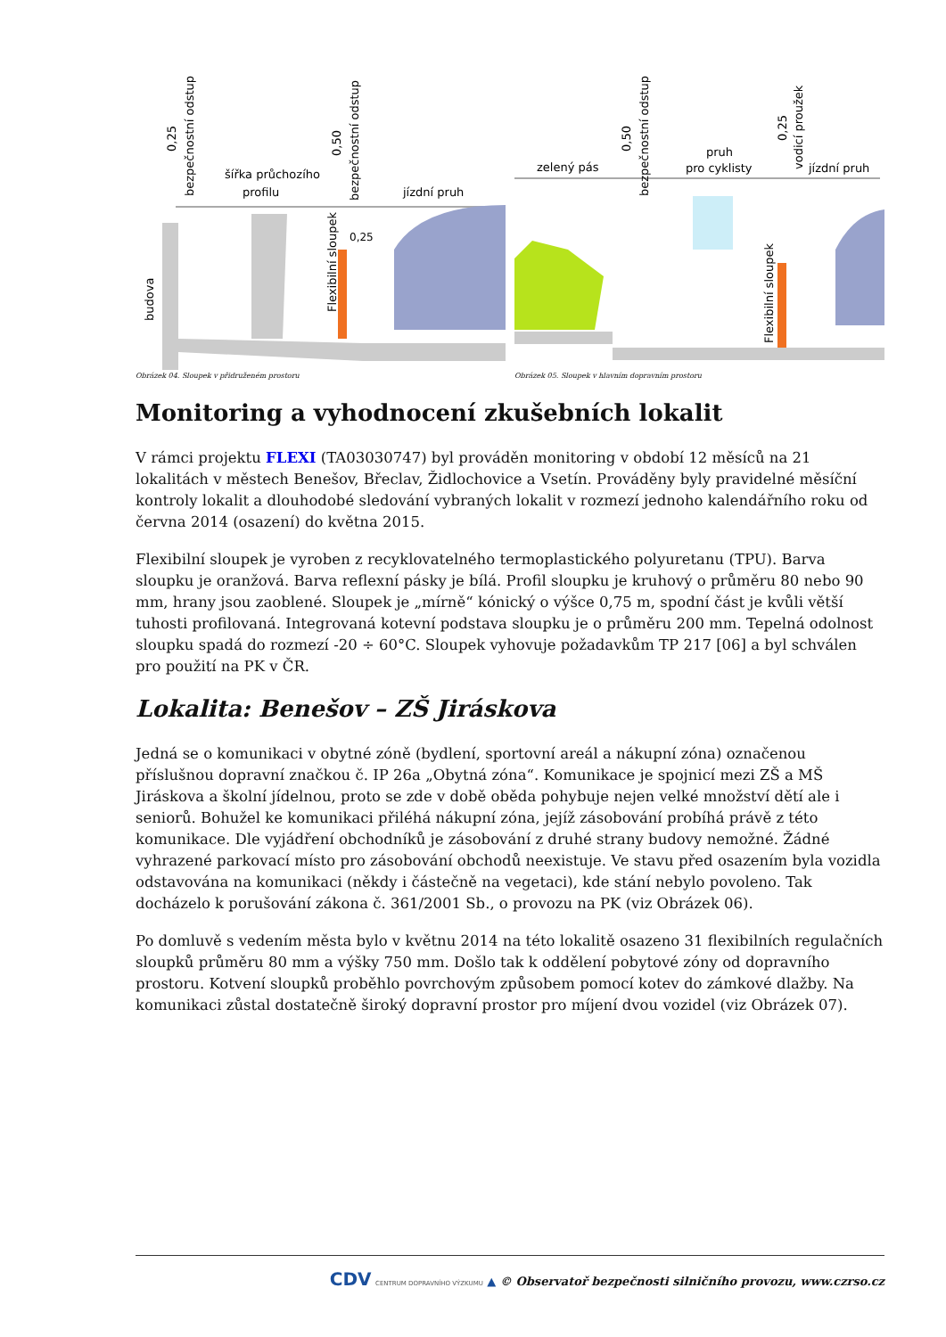budova
šířka průchozího
profilu
jízdní pruh
Flexibilní sloupek
0,25
0,25
bezpečnostní odstup
0,50
bezpečnostní odstup
Obrázek 04. Sloupek v přidruženém prostoru
zelený pás
pruh
pro cyklisty
jízdní pruh
Flexibilní sloupek
0,50
bezpečnostní odstup
0,25
vodicí proužek
Obrázek 05. Sloupek v hlavním dopravním prostoru
Monitoring a vyhodnocení zkušebních lokalit
V rámci projektu FLEXI (TA03030747) byl prováděn monitoring v období 12 měsíců na 21 lokalitách v městech Benešov, Břeclav, Židlochovice a Vsetín. Prováděny byly pravidelné měsíční kontroly lokalit a dlouhodobé sledování vybraných lokalit v rozmezí jednoho kalendářního roku od června 2014 (osazení) do května 2015.
Flexibilní sloupek je vyroben z recyklovatelného termoplastického polyuretanu (TPU). Barva sloupku je oranžová. Barva reflexní pásky je bílá. Profil sloupku je kruhový o průměru 80 nebo 90 mm, hrany jsou zaoblené. Sloupek je „mírně“ kónický o výšce 0,75 m, spodní část je kvůli větší tuhosti profilovaná. Integrovaná kotevní podstava sloupku je o průměru 200 mm. Tepelná odolnost sloupku spadá do rozmezí -20 ÷ 60°C. Sloupek vyhovuje požadavkům TP 217 [06] a byl schválen pro použití na PK v ČR.
Lokalita: Benešov – ZŠ Jiráskova
Jedná se o komunikaci v obytné zóně (bydlení, sportovní areál a nákupní zóna) označenou příslušnou dopravní značkou č. IP 26a „Obytná zóna“. Komunikace je spojnicí mezi ZŠ a MŠ Jiráskova a školní jídelnou, proto se zde v době oběda pohybuje nejen velké množství dětí ale i seniorů. Bohužel ke komunikaci přiléhá nákupní zóna, jejíž zásobování probíhá právě z této komunikace. Dle vyjádření obchodníků je zásobování z druhé strany budovy nemožné. Žádné vyhrazené parkovací místo pro zásobování obchodů neexistuje. Ve stavu před osazením byla vozidla odstavována na komunikaci (někdy i částečně na vegetaci), kde stání nebylo povoleno. Tak docházelo k porušování zákona č. 361/2001 Sb., o provozu na PK (viz Obrázek 06).
Po domluvě s vedením města bylo v květnu 2014 na této lokalitě osazeno 31 flexibilních regulačních sloupků průměru 80 mm a výšky 750 mm. Došlo tak k oddělení pobytové zóny od dopravního prostoru. Kotvení sloupků proběhlo povrchovým způsobem pomocí kotev do zámkové dlažby. Na komunikaci zůstal dostatečně široký dopravní prostor pro míjení dvou vozidel (viz Obrázek 07).
CDV CENTRUM DOPRAVNÍHO VÝZKUMU ▲ © Observatoř bezpečnosti silničního provozu, www.czrso.cz